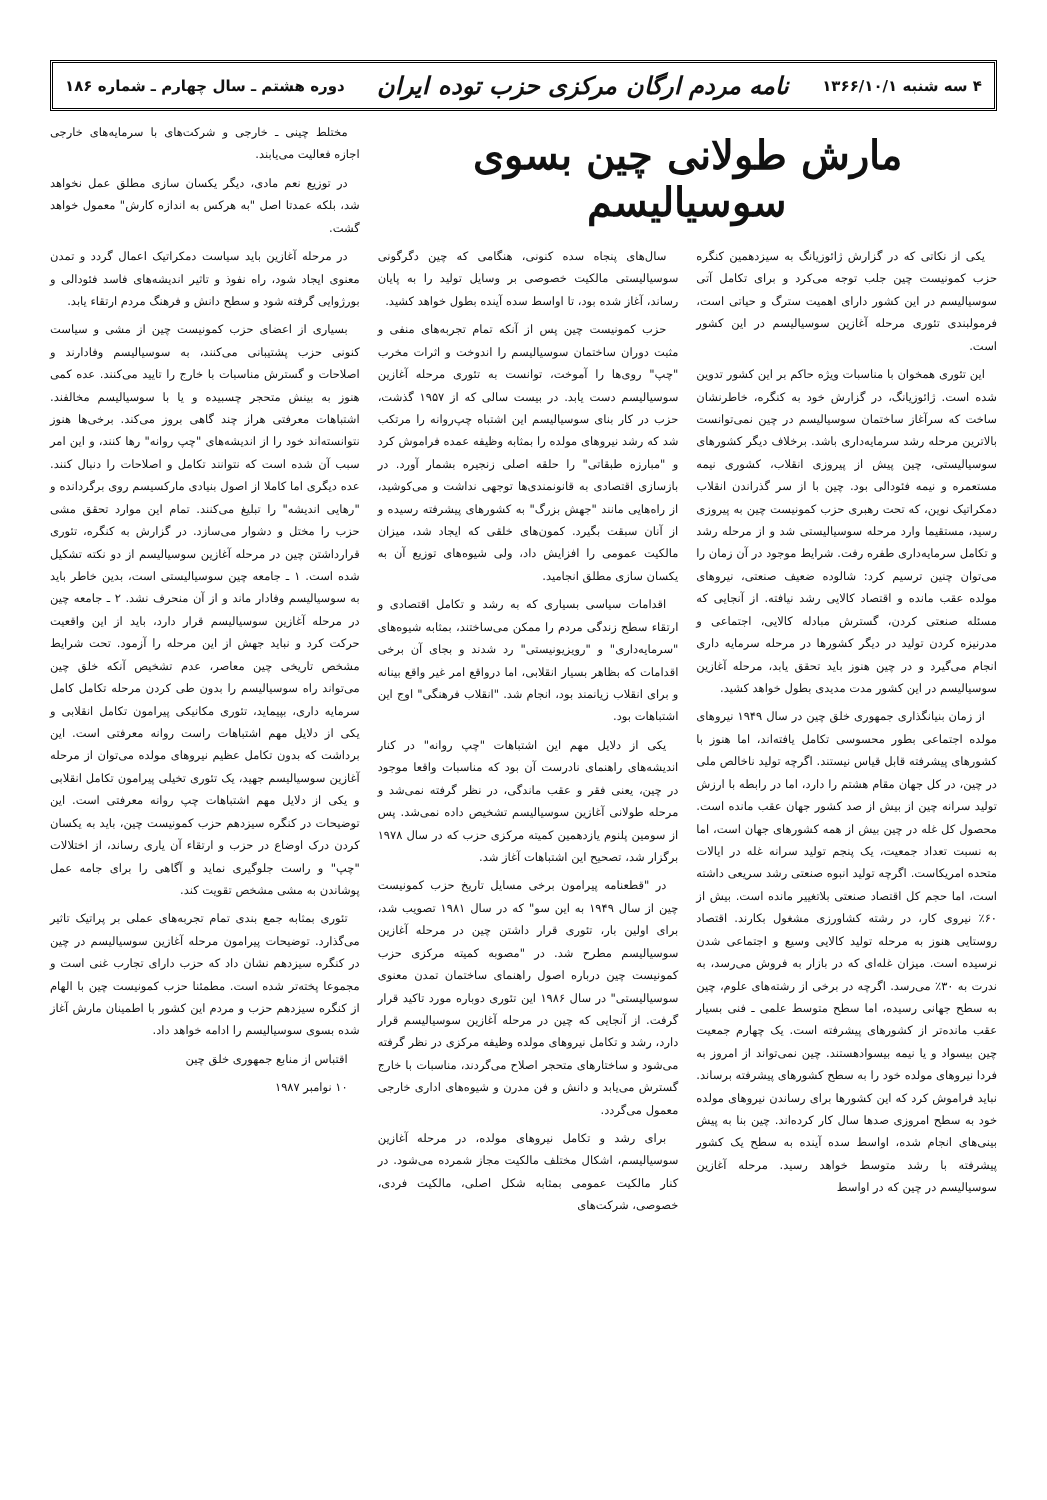۴ سه شنبه ۱۳۶۶/۱۰/۱ نامه مردم ارگان مرکزی حزب توده ایران دوره هشتم ـ سال چهارم ـ شماره ۱۸۶
مارش طولانی چین بسوی سوسیالیسم
یکی از نکاتی که در گزارش ژائوزیانگ به سیزدهمین کنگره حزب کمونیست چین جلب توجه می‌کرد و برای تکامل آتی سوسیالیسم در این کشور دارای اهمیت سترگ و حیاتی است، فرمولبندی تئوری مرحله آغازین سوسیالیسم در این کشور است.
این تئوری همخوان با مناسبات ویژه حاکم بر این کشور تدوین شده است. ژائوزیانگ، در گزارش خود به کنگره، خاطرنشان ساخت که سرآغاز ساختمان سوسیالیسم در چین نمی‌توانست بالاترین مرحله رشد سرمایه‌داری باشد. برخلاف دیگر کشورهای سوسیالیستی، چین پیش از پیروزی انقلاب، کشوری نیمه مستعمره و نیمه فئودالی بود. چین با از سر گذراندن انقلاب دمکراتیک نوین، که تحت رهبری حزب کمونیست چین به پیروزی رسید، مستقیما وارد مرحله سوسیالیستی شد و از مرحله رشد و تکامل سرمایه‌داری طفره رفت. شرایط موجود در آن زمان را می‌توان چنین ترسیم کرد: شالوده ضعیف صنعتی، نیروهای مولده عقب مانده و اقتصاد کالایی رشد نیافته. از آنجایی که مسئله صنعتی کردن، گسترش مبادله کالایی، اجتماعی و مدرنیزه کردن تولید در دیگر کشورها در مرحله سرمایه داری انجام می‌گیرد و در چین هنوز باید تحقق یابد، مرحله آغازین سوسیالیسم در این کشور مدت مدیدی بطول خواهد کشید.
از زمان بنیانگذاری جمهوری خلق چین در سال ۱۹۴۹ نیروهای مولده اجتماعی بطور محسوسی تکامل یافته‌اند، اما هنوز با کشورهای پیشرفته قابل قیاس نیستند. اگرچه تولید ناخالص ملی در چین، در کل جهان مقام هشتم را دارد، اما در رابطه با ارزش تولید سرانه چین از بیش از صد کشور جهان عقب مانده است. محصول کل غله در چین بیش از همه کشورهای جهان است، اما به نسبت تعداد جمعیت، یک پنجم تولید سرانه غله در ایالات متحده امریکاست. اگرچه تولید انبوه صنعتی رشد سریعی داشته است، اما حجم کل اقتصاد صنعتی بلاتغییر مانده است. بیش از ۶۰٪ نیروی کار، در رشته کشاورزی مشغول بکارند. اقتصاد روستایی هنوز به مرحله تولید کالایی وسیع و اجتماعی شدن نرسیده است. میزان غله‌ای که در بازار به فروش می‌رسد، به ندرت به ۳۰٪ می‌رسد. اگرچه در برخی از رشته‌های علوم، چین به سطح جهانی رسیده، اما سطح متوسط علمی ـ فنی بسیار عقب مانده‌تر از کشورهای پیشرفته است. یک چهارم جمعیت چین بیسواد و یا نیمه بیسوادهستند. چین نمی‌تواند از امروز به فردا نیروهای مولده خود را به سطح کشورهای پیشرفته برساند. نباید فراموش کرد که این کشورها برای رساندن نیروهای مولده خود به سطح امروزی صدها سال کار کرده‌اند. چین بنا به پیش بینی‌های انجام شده، اواسط سده آینده به سطح یک کشور پیشرفته با رشد متوسط خواهد رسید. مرحله آغازین سوسیالیسم در چین که در اواسط
سال‌های پنجاه سده کنونی، هنگامی که چین دگرگونی سوسیالیستی مالکیت خصوصی بر وسایل تولید را به پایان رساند، آغاز شده بود، تا اواسط سده آینده بطول خواهد کشید.
حزب کمونیست چین پس از آنکه تمام تجربه‌های منفی و مثبت دوران ساختمان سوسیالیسم را اندوخت و اثرات مخرب "چپ" روی‌ها را آموخت، توانست به تئوری مرحله آغازین سوسیالیسم دست یابد. در بیست سالی که از ۱۹۵۷ گذشت، حزب در کار بنای سوسیالیسم این اشتباه چپ‌روانه را مرتکب شد که رشد نیروهای مولده را بمثابه وظیفه عمده فراموش کرد و "مبارزه طبقاتی" را حلقه اصلی زنجیره بشمار آورد. در بازسازی اقتصادی به قانونمندی‌ها توجهی نداشت و می‌کوشید، از راه‌هایی مانند "جهش بزرگ" به کشورهای پیشرفته رسیده و از آنان سبقت بگیرد. کمون‌های خلقی که ایجاد شد، میزان مالکیت عمومی را افزایش داد، ولی شیوه‌های توزیع آن به یکسان سازی مطلق انجامید.
اقدامات سیاسی بسیاری که به رشد و تکامل اقتصادی و ارتقاء سطح زندگی مردم را ممکن می‌ساختند، بمثابه شیوه‌های "سرمایه‌داری" و "رویزیونیستی" رد شدند و بجای آن برخی اقدامات که بظاهر بسیار انقلابی، اما درواقع امر غیر واقع بینانه و برای انقلاب زیانمند بود، انجام شد. "انقلاب فرهنگی" اوج این اشتباهات بود.
یکی از دلایل مهم این اشتباهات "چپ روانه" در کنار اندیشه‌های راهنمای نادرست آن بود که مناسبات واقعا موجود در چین، یعنی فقر و عقب ماندگی، در نظر گرفته نمی‌شد و مرحله طولانی آغازین سوسیالیسم تشخیص داده نمی‌شد. پس از سومین پلنوم یازدهمین کمیته مرکزی حزب که در سال ۱۹۷۸ برگزار شد، تصحیح این اشتباهات آغاز شد.
در "قطعنامه پیرامون برخی مسایل تاریخ حزب کمونیست چین از سال ۱۹۴۹ به این سو" که در سال ۱۹۸۱ تصویب شد، برای اولین بار، تئوری قرار داشتن چین در مرحله آغازین سوسیالیسم مطرح شد. در "مصوبه کمیته مرکزی حزب کمونیست چین درباره اصول راهنمای ساختمان تمدن معنوی سوسیالیستی" در سال ۱۹۸۶ این تئوری دوباره مورد تاکید قرار گرفت. از آنجایی که چین در مرحله آغازین سوسیالیسم قرار دارد، رشد و تکامل نیروهای مولده وظیفه مرکزی در نظر گرفته می‌شود و ساختارهای متحجر اصلاح می‌گردند، مناسبات با خارج گسترش می‌یابد و دانش و فن مدرن و شیوه‌های اداری خارجی معمول می‌گردد.
برای رشد و تکامل نیروهای مولده، در مرحله آغازین سوسیالیسم، اشکال مختلف مالکیت مجاز شمرده می‌شود. در کنار مالکیت عمومی بمثابه شکل اصلی، مالکیت فردی، خصوصی، شرکت‌های
مختلط چینی ـ خارجی و شرکت‌های با سرمایه‌های خارجی اجازه فعالیت می‌یابند.
در توزیع نعم مادی، دیگر یکسان سازی مطلق عمل نخواهد شد، بلکه عمدتا اصل "به هرکس به اندازه کارش" معمول خواهد گشت.
در مرحله آغازین باید سیاست دمکراتیک اعمال گردد و تمدن معنوی ایجاد شود، راه نفوذ و تاثیر اندیشه‌های فاسد فئودالی و بورژوایی گرفته شود و سطح دانش و فرهنگ مردم ارتقاء یابد.
بسیاری از اعضای حزب کمونیست چین از مشی و سیاست کنونی حزب پشتیبانی می‌کنند، به سوسیالیسم وفادارند و اصلاحات و گسترش مناسبات با خارج را تایید می‌کنند. عده کمی هنوز به بینش متحجر چسبیده و یا با سوسیالیسم مخالفند. اشتباهات معرفتی هراز چند گاهی بروز می‌کند. برخی‌ها هنوز نتوانسته‌اند خود را از اندیشه‌های "چپ روانه" رها کنند، و این امر سبب آن شده است که نتوانند تکامل و اصلاحات را دنبال کنند. عده دیگری اما کاملا از اصول بنیادی مارکسیسم روی برگردانده و "رهایی اندیشه" را تبلیغ می‌کنند. تمام این موارد تحقق مشی حزب را مختل و دشوار می‌سازد. در گزارش به کنگره، تئوری قرارداشتن چین در مرحله آغازین سوسیالیسم از دو نکته تشکیل شده است. ۱ ـ جامعه چین سوسیالیستی است، بدین خاطر باید به سوسیالیسم وفادار ماند و از آن منحرف نشد. ۲ ـ جامعه چین در مرحله آغازین سوسیالیسم قرار دارد، باید از این واقعیت حرکت کرد و نباید جهش از این مرحله را آزمود. تحت شرایط مشخص تاریخی چین معاصر، عدم تشخیص آنکه خلق چین می‌تواند راه سوسیالیسم را بدون طی کردن مرحله تکامل کامل سرمایه داری، بپیماید، تئوری مکانیکی پیرامون تکامل انقلابی و یکی از دلایل مهم اشتباهات راست روانه معرفتی است. این برداشت که بدون تکامل عظیم نیروهای مولده می‌توان از مرحله آغازین سوسیالیسم جهید، یک تئوری تخیلی پیرامون تکامل انقلابی و یکی از دلایل مهم اشتباهات چپ روانه معرفتی است. این توضیحات در کنگره سیزدهم حزب کمونیست چین، باید به یکسان کردن درک اوضاع در حزب و ارتقاء آن یاری رساند، از اختلالات "چپ" و راست جلوگیری نماید و آگاهی را برای جامه عمل پوشاندن به مشی مشخص تقویت کند.
تئوری بمثابه جمع بندی تمام تجربه‌های عملی بر پراتیک تاثیر می‌گذارد. توضیحات پیرامون مرحله آغازین سوسیالیسم در چین در کنگره سیزدهم نشان داد که حزب دارای تجارب غنی است و مجموعا پخته‌تر شده است. مطمئنا حزب کمونیست چین با الهام از کنگره سیزدهم حزب و مردم این کشور با اطمینان مارش آغاز شده بسوی سوسیالیسم را ادامه خواهد داد.
اقتباس از منابع جمهوری خلق چین
۱۰ نوامبر ۱۹۸۷